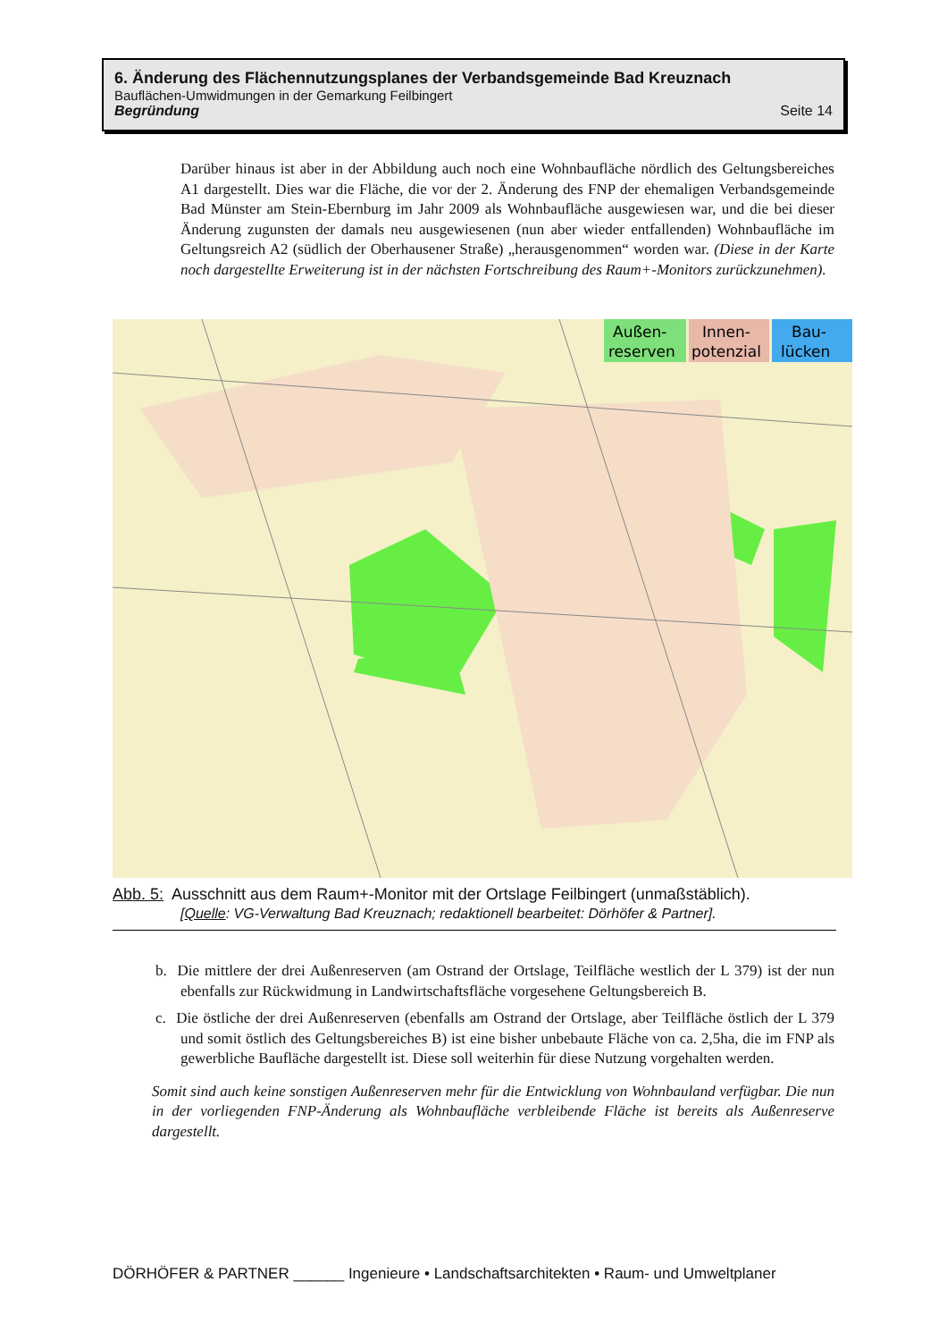6. Änderung des Flächennutzungsplanes der Verbandsgemeinde Bad Kreuznach
Bauflächen-Umwidmungen in der Gemarkung Feilbingert
Begründung Seite 14
Darüber hinaus ist aber in der Abbildung auch noch eine Wohnbaufläche nördlich des Geltungsbereiches A1 dargestellt. Dies war die Fläche, die vor der 2. Änderung des FNP der ehemaligen Verbandsgemeinde Bad Münster am Stein-Ebernburg im Jahr 2009 als Wohnbaufläche ausgewiesen war, und die bei dieser Änderung zugunsten der damals neu ausgewiesenen (nun aber wieder entfallenden) Wohnbaufläche im Geltungsreich A2 (südlich der Oberhausener Straße) „herausgenommen“ worden war. (Diese in der Karte noch dargestellte Erweiterung ist in der nächsten Fortschreibung des Raum+-Monitors zurückzunehmen).
Außen-
reserven
Innen-
potenzial
Bau-
lücken
Abb. 5: Ausschnitt aus dem Raum+-Monitor mit der Ortslage Feilbingert (unmaßstäblich).
[Quelle: VG-Verwaltung Bad Kreuznach; redaktionell bearbeitet: Dörhöfer & Partner].
b. Die mittlere der drei Außenreserven (am Ostrand der Ortslage, Teilfläche westlich der L 379) ist der nun ebenfalls zur Rückwidmung in Landwirtschaftsfläche vorgesehene Geltungsbereich B.
c. Die östliche der drei Außenreserven (ebenfalls am Ostrand der Ortslage, aber Teilfläche östlich der L 379 und somit östlich des Geltungsbereiches B) ist eine bisher unbebaute Fläche von ca. 2,5ha, die im FNP als gewerbliche Baufläche dargestellt ist. Diese soll weiterhin für diese Nutzung vorgehalten werden.
Somit sind auch keine sonstigen Außenreserven mehr für die Entwicklung von Wohnbauland verfügbar. Die nun in der vorliegenden FNP-Änderung als Wohnbaufläche verbleibende Fläche ist bereits als Außenreserve dargestellt.
DÖRHÖFER & PARTNER ______ Ingenieure • Landschaftsarchitekten • Raum- und Umweltplaner